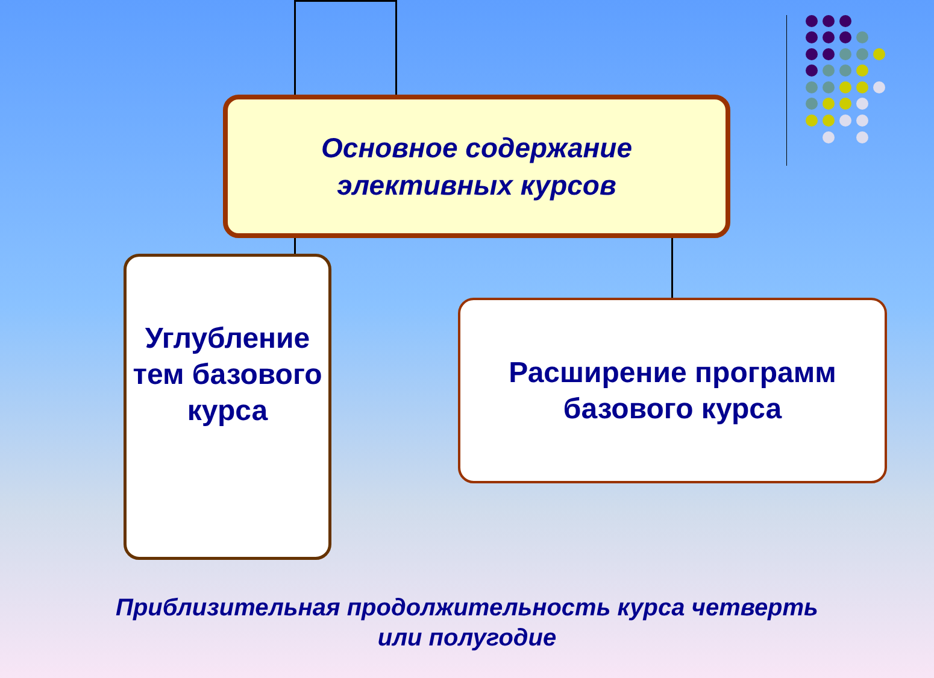Основное содержание
элективных курсов
Углубление тем базового курса
Расширение программ
базового курса
Приблизительная продолжительность курса четверть
или полугодие